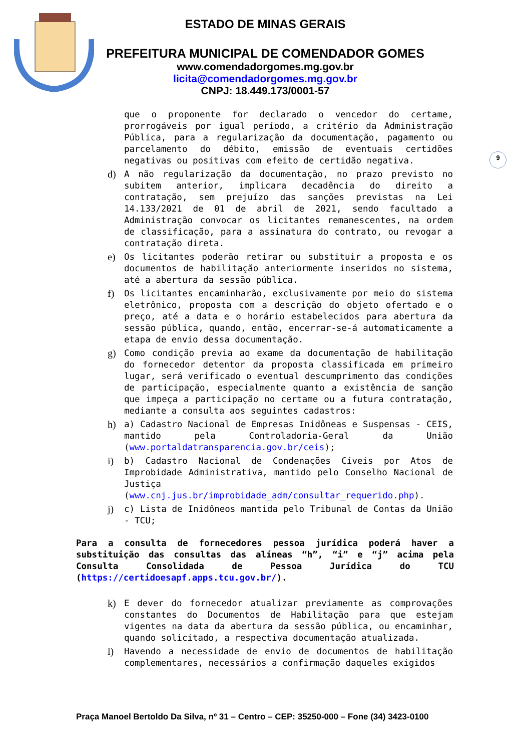ESTADO DE MINAS GERAIS
PREFEITURA MUNICIPAL DE COMENDADOR GOMES
www.comendadorgomes.mg.gov.br
licita@comendadorgomes.mg.gov.br
CNPJ: 18.449.173/0001-57
9
que o proponente for declarado o vencedor do certame, prorrogáveis por igual período, a critério da Administração Pública, para a regularização da documentação, pagamento ou parcelamento do débito, emissão de eventuais certidões negativas ou positivas com efeito de certidão negativa.
d) A não regularização da documentação, no prazo previsto no subitem anterior, implicara decadência do direito a contratação, sem prejuízo das sanções previstas na Lei 14.133/2021 de 01 de abril de 2021, sendo facultado a Administração convocar os licitantes remanescentes, na ordem de classificação, para a assinatura do contrato, ou revogar a contratação direta.
e) Os licitantes poderão retirar ou substituir a proposta e os documentos de habilitação anteriormente inseridos no sistema, até a abertura da sessão pública.
f) Os licitantes encaminharão, exclusivamente por meio do sistema eletrônico, proposta com a descrição do objeto ofertado e o preço, até a data e o horário estabelecidos para abertura da sessão pública, quando, então, encerrar-se-á automaticamente a etapa de envio dessa documentação.
g) Como condição previa ao exame da documentação de habilitação do fornecedor detentor da proposta classificada em primeiro lugar, será verificado o eventual descumprimento das condições de participação, especialmente quanto a existência de sanção que impeça a participação no certame ou a futura contratação, mediante a consulta aos seguintes cadastros:
h) a) Cadastro Nacional de Empresas Inidôneas e Suspensas - CEIS, mantido pela Controladoria-Geral da União (www.portaldatransparencia.gov.br/ceis);
i) b) Cadastro Nacional de Condenações Cíveis por Atos de Improbidade Administrativa, mantido pelo Conselho Nacional de Justiça (www.cnj.jus.br/improbidade_adm/consultar_requerido.php).
j) c) Lista de Inidôneos mantida pelo Tribunal de Contas da União - TCU;
Para a consulta de fornecedores pessoa jurídica poderá haver a substituição das consultas das alíneas “h”, “i” e “j” acima pela Consulta Consolidada de Pessoa Jurídica do TCU (https://certidoesapf.apps.tcu.gov.br/).
k) E dever do fornecedor atualizar previamente as comprovações constantes do Documentos de Habilitação para que estejam vigentes na data da abertura da sessão pública, ou encaminhar, quando solicitado, a respectiva documentação atualizada.
l) Havendo a necessidade de envio de documentos de habilitação complementares, necessários a confirmação daqueles exigidos
Praça Manoel Bertoldo Da Silva, nº 31 – Centro – CEP: 35250-000 – Fone (34) 3423-0100